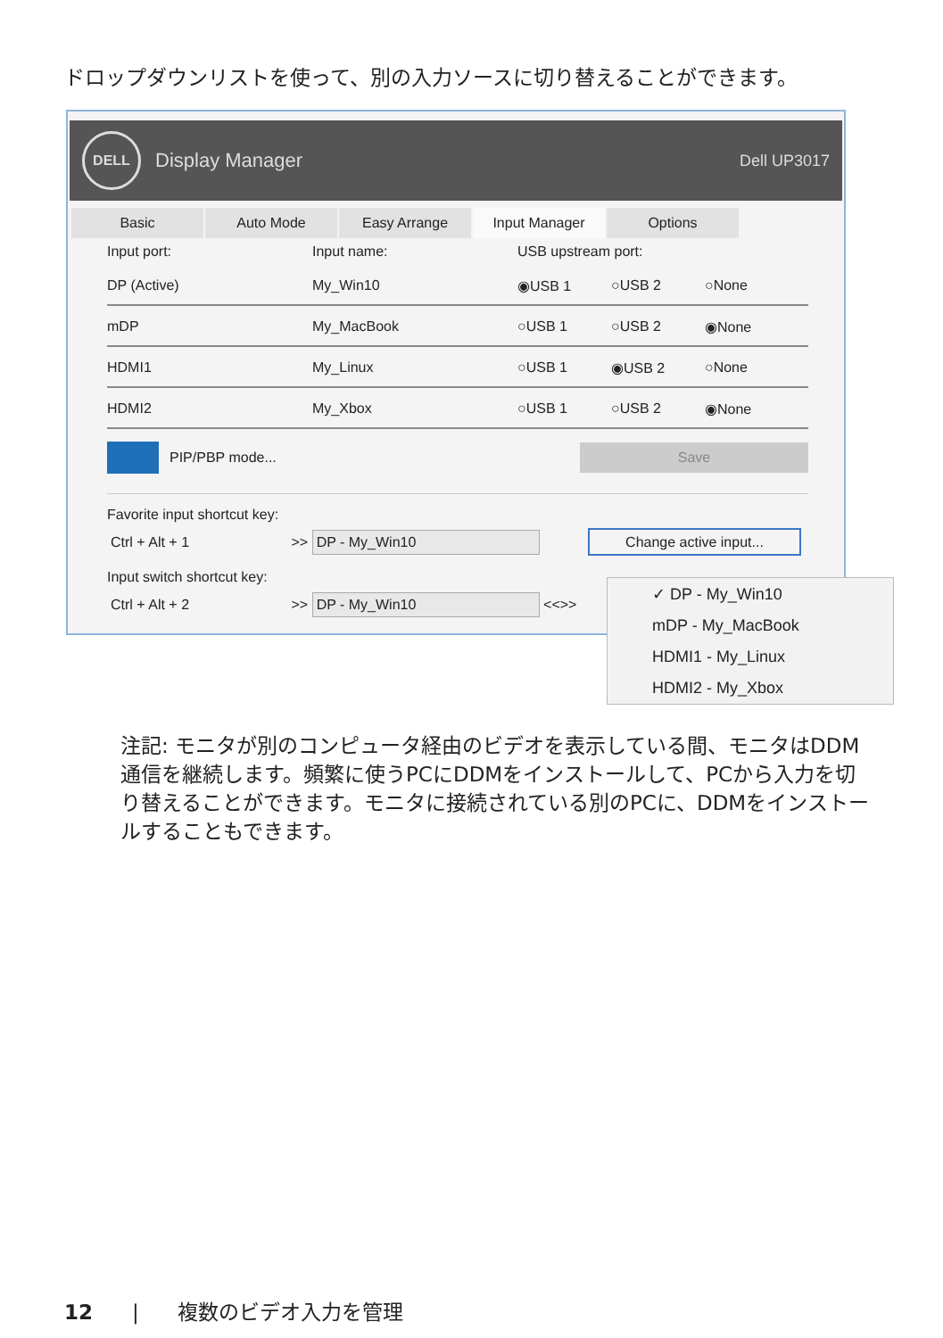ドロップダウンリストを使って、別の入力ソースに切り替えることができます。
DELL
Display Manager Dell UP3017
Basic Auto Mode Easy Arrange Input Manager Options
Input port: Input name: USB upstream port:
DP (Active) My_Win10 ◉USB 1 ○USB 2 ○None
mDP My_MacBook ○USB 1 ○USB 2 ◉None
HDMI1 My_Linux ○USB 1 ◉USB 2 ○None
HDMI2 My_Xbox ○USB 1 ○USB 2 ◉None
PIP/PBP mode... Save
Favorite input shortcut key:
Ctrl + Alt + 1 >> DP - My_Win10 Change active input...
Input switch shortcut key:
Ctrl + Alt + 2 >> DP - My_Win10 <<>>
✓ DP - My_Win10
mDP - My_MacBook
HDMI1 - My_Linux
HDMI2 - My_Xbox
注記: モニタが別のコンピュータ経由のビデオを表示している間、モニタはDDM通信を継続します。頻繁に使うPCにDDMをインストールして、PCから入力を切り替えることができます。モニタに接続されている別のPCに、DDMをインストールすることもできます。
12 | 複数のビデオ入力を管理